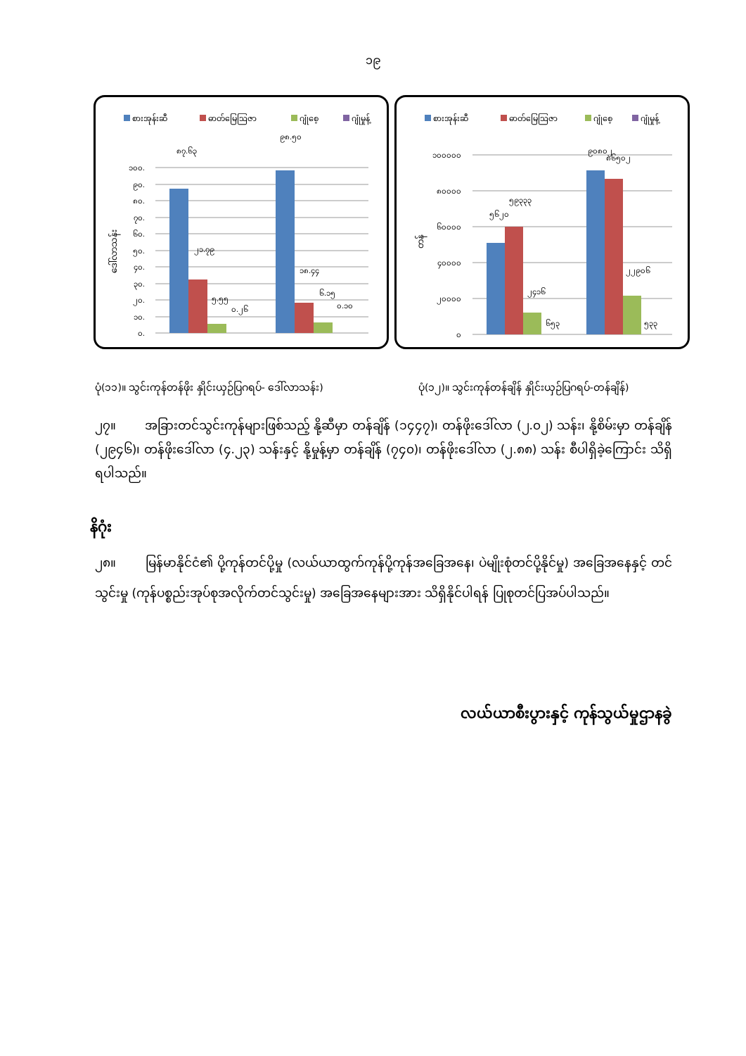၁၉
စားအုန်းဆီ
ဓာတ်မြေဩဇာ
ဂျုံစေ့
ဂျုံမှုန့်
၁၀၀.
၉၀.
၈၀.
၇၀.
၆၀.
၅၀.
၄၀.
၃၀.
၂၀.
၁၀.
၀.
ဒေါ်လာသန်း
၈၇.၆၃
၂၁.၇၉
၅.၅၅
၀.၂၆
၉၈.၅၀
၁၈.၄၄
၆.၁၅
၀.၁၀
စားအုန်းဆီ
ဓာတ်မြေဩဇာ
ဂျုံစေ့
ဂျုံမှုန့်
၁၀၀၀၀၀
၈၀၀၀၀
၆၀၀၀၀
၄၀၀၀၀
၂၀၀၀၀
၀
တန်
၅၆၂၀
၅၉၃၃၃
၂၄၁၆
၆၅၃
၉၀၈၀၂
၈၆၅၀၂
၂၂၉၀၆
၅၃၃
ပုံ(၁၁)။ သွင်းကုန်တန်ဖိုး နှိုင်းယှဉ်ပြဂရပ်- ဒေါ်လာသန်း)
ပုံ(၁၂)။ သွင်းကုန်တန်ချိန် နှိုင်းယှဉ်ပြဂရပ်-တန်ချိန်)
၂၇။ အခြားတင်သွင်းကုန်များဖြစ်သည့် နို့ဆီမှာ တန်ချိန် (၁၄၄၇)၊ တန်ဖိုးဒေါ်လာ (၂.၀၂) သန်း၊ နို့စိမ်းမှာ တန်ချိန် (၂၉၄၆)၊ တန်ဖိုးဒေါ်လာ (၄.၂၃) သန်းနှင့် နို့မှုန့်မှာ တန်ချိန် (၇၄၀)၊ တန်ဖိုးဒေါ်လာ (၂.၈၈) သန်း စီပါရှိခဲ့ကြောင်း သိရှိရပါသည်။
နိဂုံး
၂၈။ မြန်မာနိုင်ငံ၏ ပို့ကုန်တင်ပို့မှု (လယ်ယာထွက်ကုန်ပို့ကုန်အခြေအနေ၊ ပဲမျိုးစုံတင်ပို့နိုင်မှု) အခြေအနေနှင့် တင်သွင်းမှု (ကုန်ပစ္စည်းအုပ်စုအလိုက်တင်သွင်းမှု) အခြေအနေများအား သိရှိနိုင်ပါရန် ပြုစုတင်ပြအပ်ပါသည်။
လယ်ယာစီးပွားနှင့် ကုန်သွယ်မှုဌာနခွဲ